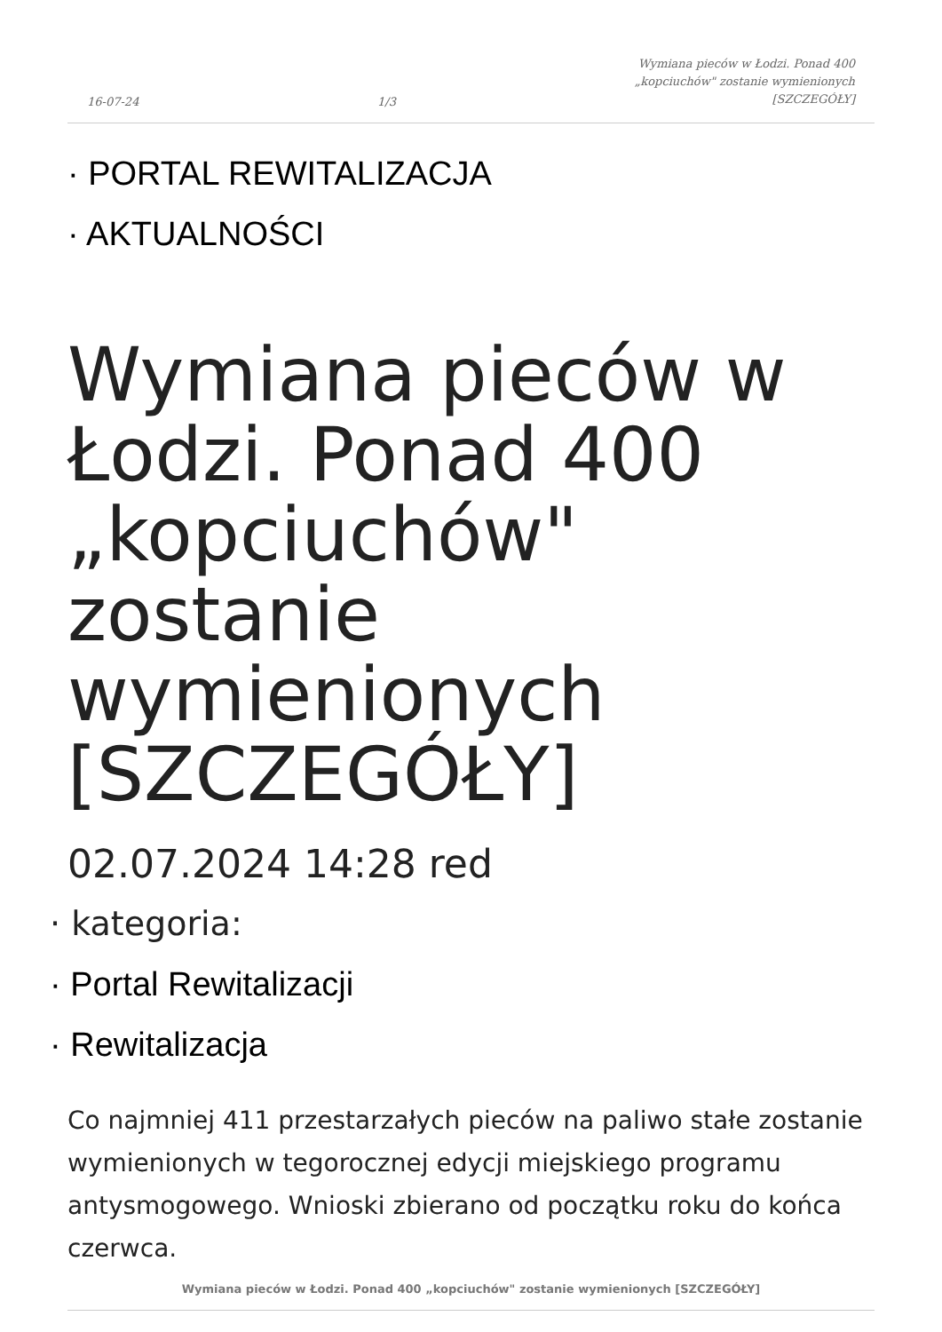16-07-24 1/3 Wymiana pieców w Łodzi. Ponad 400
„kopciuchów" zostanie wymienionych
[SZCZEGÓŁY]
· PORTAL REWITALIZACJA
· AKTUALNOŚCI
Wymiana pieców w Łodzi. Ponad 400 „kopciuchów" zostanie wymienionych [SZCZEGÓŁY]
02.07.2024 14:28 red
· kategoria:
· Portal Rewitalizacji
· Rewitalizacja
Co najmniej 411 przestarzałych pieców na paliwo stałe zostanie wymienionych w tegorocznej edycji miejskiego programu antysmogowego. Wnioski zbierano od początku roku do końca czerwca.
Wymiana pieców w Łodzi. Ponad 400 „kopciuchów" zostanie wymienionych [SZCZEGÓŁY]